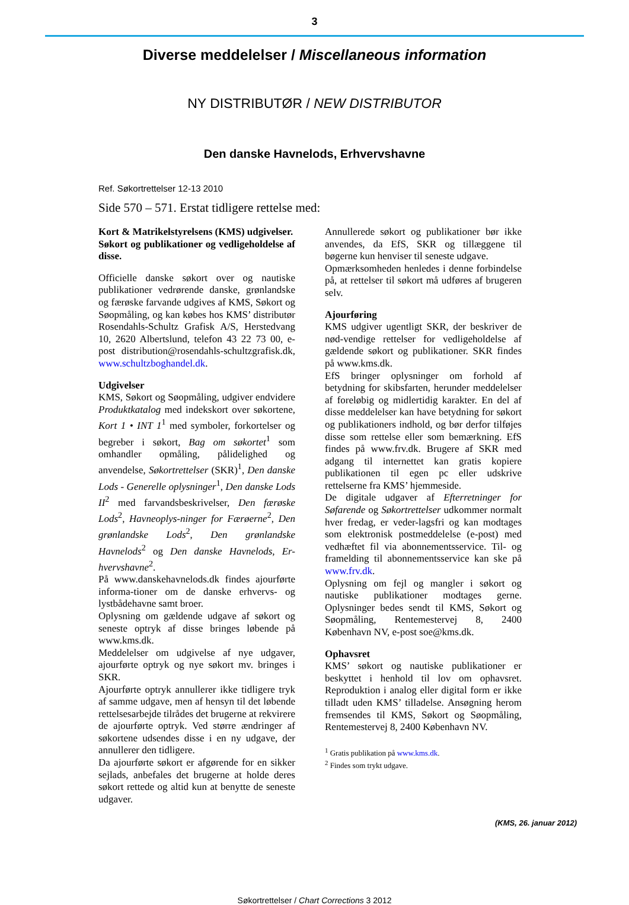3
Diverse meddelelser / Miscellaneous information
NY DISTRIBUTØR / NEW DISTRIBUTOR
Den danske Havnelods, Erhvervshavne
Ref. Søkortrettelser 12-13 2010
Side 570 – 571. Erstat tidligere rettelse med:
Kort & Matrikelstyrelsens (KMS) udgivelser.
Søkort og publikationer og vedligeholdelse af disse.
Officielle danske søkort over og nautiske publikationer vedrørende danske, grønlandske og færøske farvande udgives af KMS, Søkort og Søopmåling, og kan købes hos KMS’ distributør Rosendahls-Schultz Grafisk A/S, Herstedvang 10, 2620 Albertslund, telefon 43 22 73 00, e-post distribution@rosendahls-schultzgrafisk.dk, www.schultzboghandel.dk.
Udgivelser
KMS, Søkort og Søopmåling, udgiver endvidere Produktkatalog med indekskort over søkortene, Kort 1 • INT 1<sup>1</sup> med symboler, forkortelser og begreber i søkort, Bag om søkortet<sup>1</sup> som omhandler opmåling, pålidelighed og anvendelse, Søkortrettelser (SKR)<sup>1</sup>, Den danske Lods - Generelle oplysninger<sup>1</sup>, Den danske Lods II<sup>2</sup> med farvandsbeskrivelser, Den færøske Lods<sup>2</sup>, Havneoplys-ninger for Færøerne<sup>2</sup>, Den grønlandske Lods<sup>2</sup>, Den grønlandske Havnelods<sup>2</sup> og Den danske Havnelods, Er-hvervshavne<sup>2</sup>.
På www.danskehavnelods.dk findes ajourførte informa-tioner om de danske erhvervs- og lystbådehavne samt broer.
Oplysning om gældende udgave af søkort og seneste optryk af disse bringes løbende på www.kms.dk.
Meddelelser om udgivelse af nye udgaver, ajourførte optryk og nye søkort mv. bringes i SKR.
Ajourførte optryk annullerer ikke tidligere tryk af samme udgave, men af hensyn til det løbende rettelsesarbejde tilrådes det brugerne at rekvirere de ajourførte optryk. Ved større ændringer af søkortene udsendes disse i en ny udgave, der annullerer den tidligere.
Da ajourførte søkort er afgørende for en sikker sejlads, anbefales det brugerne at holde deres søkort rettede og altid kun at benytte de seneste udgaver.
Annullerede søkort og publikationer bør ikke anvendes, da EfS, SKR og tillæggene til bøgerne kun henviser til seneste udgave.
Opmærksomheden henledes i denne forbindelse på, at rettelser til søkort må udføres af brugeren selv.
Ajourføring
KMS udgiver ugentligt SKR, der beskriver de nød-vendige rettelser for vedligeholdelse af gældende søkort og publikationer. SKR findes på www.kms.dk.
EfS bringer oplysninger om forhold af betydning for skibsfarten, herunder meddelelser af foreløbig og midlertidig karakter. En del af disse meddelelser kan have betydning for søkort og publikationers indhold, og bør derfor tilføjes disse som rettelse eller som bemærkning. EfS findes på www.frv.dk. Brugere af SKR med adgang til internettet kan gratis kopiere publikationen til egen pc eller udskrive rettelserne fra KMS’ hjemmeside.
De digitale udgaver af Efterretninger for Søfarende og Søkortrettelser udkommer normalt hver fredag, er veder-lagsfri og kan modtages som elektronisk postmeddelelse (e-post) med vedhæftet fil via abonnementsservice. Til- og framelding til abonnementsservice kan ske på www.frv.dk.
Oplysning om fejl og mangler i søkort og nautiske publikationer modtages gerne. Oplysninger bedes sendt til KMS, Søkort og Søopmåling, Rentemestervej 8, 2400 København NV, e-post soe@kms.dk.
Ophavsret
KMS’ søkort og nautiske publikationer er beskyttet i henhold til lov om ophavsret. Reproduktion i analog eller digital form er ikke tilladt uden KMS’ tilladelse. Ansøgning herom fremsendes til KMS, Søkort og Søopmåling, Rentemestervej 8, 2400 København NV.
<sup>1</sup> Gratis publikation på www.kms.dk.
<sup>2</sup> Findes som trykt udgave.
(KMS, 26. januar 2012)
Søkortrettelser / Chart Corrections 3 2012